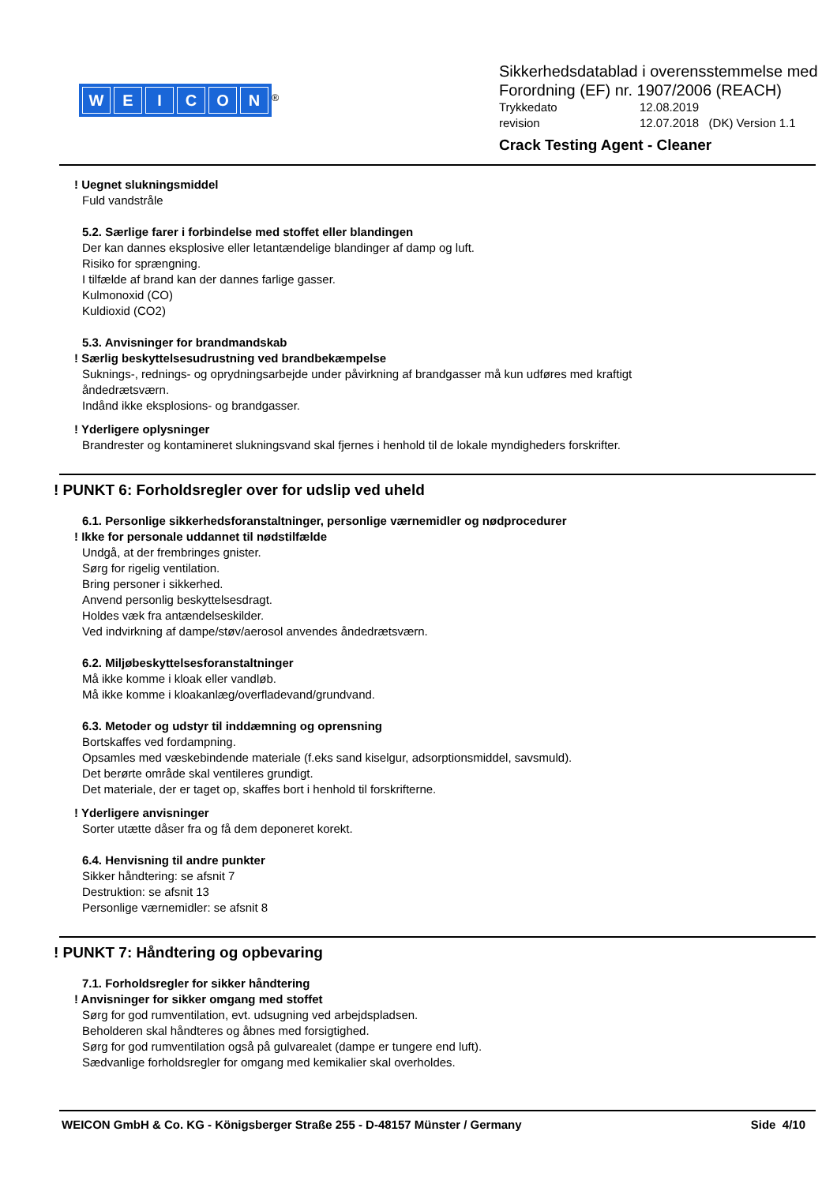WEICON<sup>®</sup>
Sikkerhedsdatablad i overensstemmelse med
Forordning (EF) nr. 1907/2006 (REACH)
Trykkedato 12.08.2019
revision 12.07.2018 (DK) Version 1.1
Crack Testing Agent - Cleaner
! Uegnet slukningsmiddel
Fuld vandstråle
5.2. Særlige farer i forbindelse med stoffet eller blandingen
Der kan dannes eksplosive eller letantændelige blandinger af damp og luft.
Risiko for sprængning.
I tilfælde af brand kan der dannes farlige gasser.
Kulmonoxid (CO)
Kuldioxid (CO2)
5.3. Anvisninger for brandmandskab
! Særlig beskyttelsesudrustning ved brandbekæmpelse
Suknings-, rednings- og oprydningsarbejde under påvirkning af brandgasser må kun udføres med kraftigt
åndedrætsværn.
Indånd ikke eksplosions- og brandgasser.
! Yderligere oplysninger
Brandrester og kontamineret slukningsvand skal fjernes i henhold til de lokale myndigheders forskrifter.
! PUNKT 6: Forholdsregler over for udslip ved uheld
6.1. Personlige sikkerhedsforanstaltninger, personlige værnemidler og nødprocedurer
! Ikke for personale uddannet til nødstilfælde
Undgå, at der frembringes gnister.
Sørg for rigelig ventilation.
Bring personer i sikkerhed.
Anvend personlig beskyttelsesdragt.
Holdes væk fra antændelseskilder.
Ved indvirkning af dampe/støv/aerosol anvendes åndedrætsværn.
6.2. Miljøbeskyttelsesforanstaltninger
Må ikke komme i kloak eller vandløb.
Må ikke komme i kloakanlæg/overfladevand/grundvand.
6.3. Metoder og udstyr til inddæmning og oprensning
Bortskaffes ved fordampning.
Opsamles med væskebindende materiale (f.eks sand kiselgur, adsorptionsmiddel, savsmuld).
Det berørte område skal ventileres grundigt.
Det materiale, der er taget op, skaffes bort i henhold til forskrifterne.
! Yderligere anvisninger
Sorter utætte dåser fra og få dem deponeret korekt.
6.4. Henvisning til andre punkter
Sikker håndtering: se afsnit 7
Destruktion: se afsnit 13
Personlige værnemidler: se afsnit 8
! PUNKT 7: Håndtering og opbevaring
7.1. Forholdsregler for sikker håndtering
! Anvisninger for sikker omgang med stoffet
Sørg for god rumventilation, evt. udsugning ved arbejdspladsen.
Beholderen skal håndteres og åbnes med forsigtighed.
Sørg for god rumventilation også på gulvarealet (dampe er tungere end luft).
Sædvanlige forholdsregler for omgang med kemikalier skal overholdes.
WEICON GmbH & Co. KG - Königsberger Straße 255 - D-48157 Münster / Germany Side 4/10